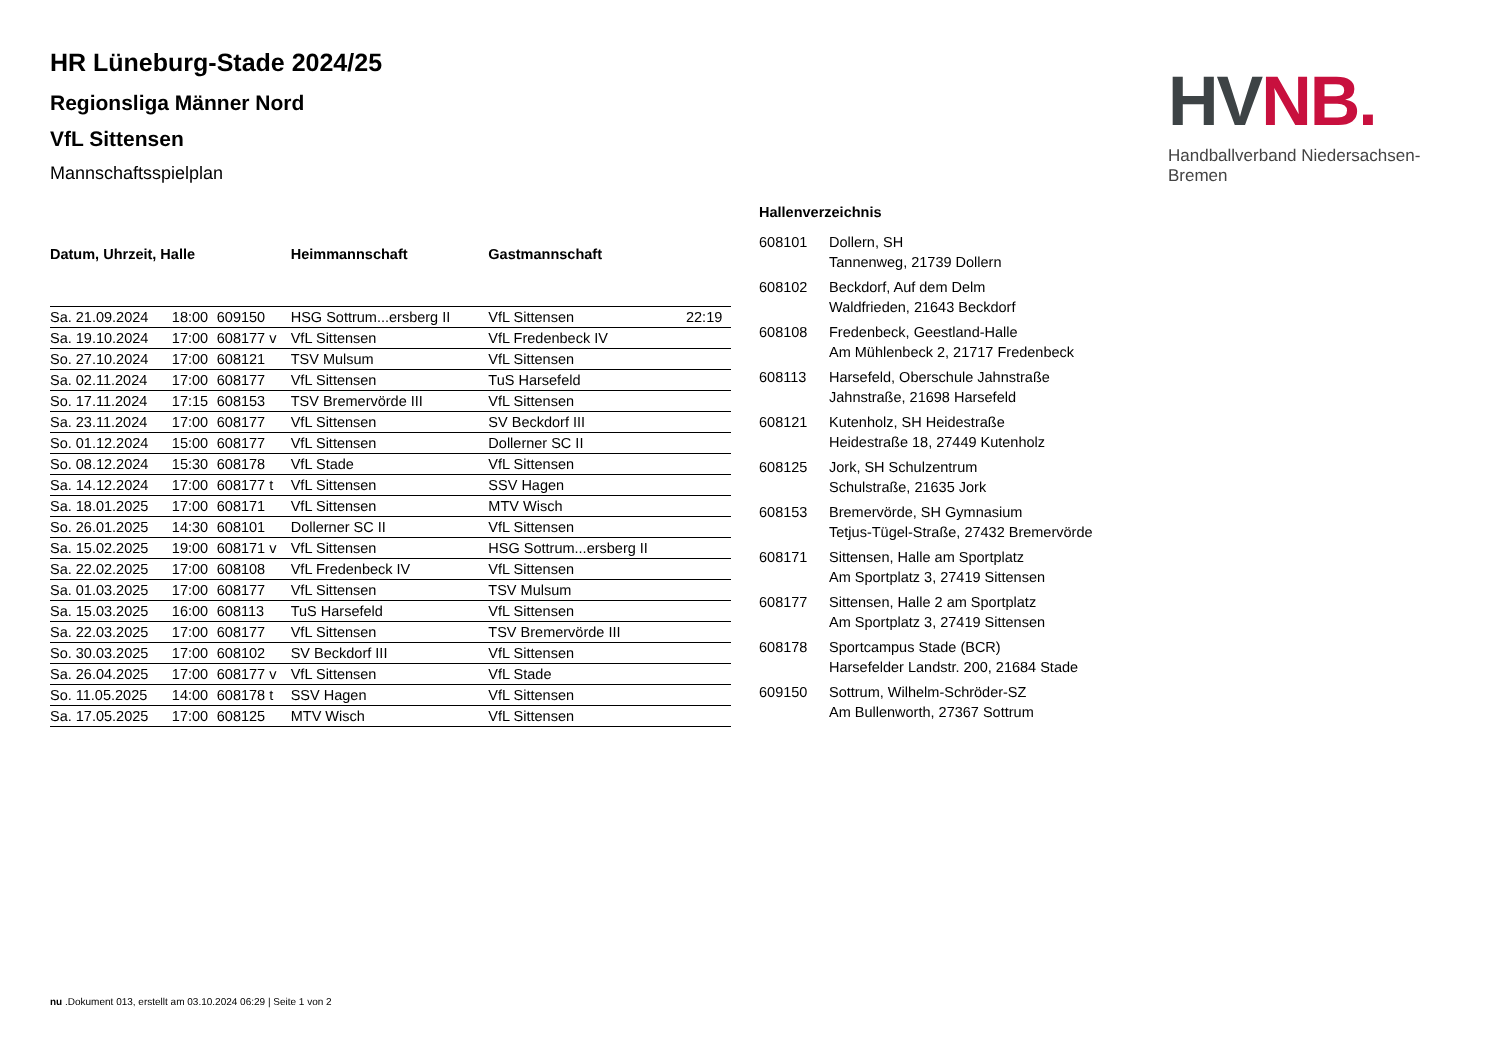HV NB.
Handballverband Niedersachsen-Bremen
HR Lüneburg-Stade 2024/25
Regionsliga Männer Nord
VfL Sittensen
Mannschaftsspielplan
| Datum, Uhrzeit, Halle | | | Heimmannschaft | Gastmannschaft | |
| --- | --- | --- | --- | --- | --- |
| Sa. 21.09.2024 | 18:00 | 609150 | HSG Sottrum...ersberg II | VfL Sittensen | 22:19 |
| Sa. 19.10.2024 | 17:00 | 608177 v | VfL Sittensen | VfL Fredenbeck IV | |
| So. 27.10.2024 | 17:00 | 608121 | TSV Mulsum | VfL Sittensen | |
| Sa. 02.11.2024 | 17:00 | 608177 | VfL Sittensen | TuS Harsefeld | |
| So. 17.11.2024 | 17:15 | 608153 | TSV Bremervörde III | VfL Sittensen | |
| Sa. 23.11.2024 | 17:00 | 608177 | VfL Sittensen | SV Beckdorf III | |
| So. 01.12.2024 | 15:00 | 608177 | VfL Sittensen | Dollerner SC II | |
| So. 08.12.2024 | 15:30 | 608178 | VfL Stade | VfL Sittensen | |
| Sa. 14.12.2024 | 17:00 | 608177 t | VfL Sittensen | SSV Hagen | |
| Sa. 18.01.2025 | 17:00 | 608171 | VfL Sittensen | MTV Wisch | |
| So. 26.01.2025 | 14:30 | 608101 | Dollerner SC II | VfL Sittensen | |
| Sa. 15.02.2025 | 19:00 | 608171 v | VfL Sittensen | HSG Sottrum...ersberg II | |
| Sa. 22.02.2025 | 17:00 | 608108 | VfL Fredenbeck IV | VfL Sittensen | |
| Sa. 01.03.2025 | 17:00 | 608177 | VfL Sittensen | TSV Mulsum | |
| Sa. 15.03.2025 | 16:00 | 608113 | TuS Harsefeld | VfL Sittensen | |
| Sa. 22.03.2025 | 17:00 | 608177 | VfL Sittensen | TSV Bremervörde III | |
| So. 30.03.2025 | 17:00 | 608102 | SV Beckdorf III | VfL Sittensen | |
| Sa. 26.04.2025 | 17:00 | 608177 v | VfL Sittensen | VfL Stade | |
| So. 11.05.2025 | 14:00 | 608178 t | SSV Hagen | VfL Sittensen | |
| Sa. 17.05.2025 | 17:00 | 608125 | MTV Wisch | VfL Sittensen | |
Hallenverzeichnis
| 608101 | Dollern, SH Tannenweg, 21739 Dollern |
| 608102 | Beckdorf, Auf dem Delm Waldfrieden, 21643 Beckdorf |
| 608108 | Fredenbeck, Geestland-Halle Am Mühlenbeck 2, 21717 Fredenbeck |
| 608113 | Harsefeld, Oberschule Jahnstraße Jahnstraße, 21698 Harsefeld |
| 608121 | Kutenholz, SH Heidestraße Heidestraße 18, 27449 Kutenholz |
| 608125 | Jork, SH Schulzentrum Schulstraße, 21635 Jork |
| 608153 | Bremervörde, SH Gymnasium Tetjus-Tügel-Straße, 27432 Bremervörde |
| 608171 | Sittensen, Halle am Sportplatz Am Sportplatz 3, 27419 Sittensen |
| 608177 | Sittensen, Halle 2 am Sportplatz Am Sportplatz 3, 27419 Sittensen |
| 608178 | Sportcampus Stade (BCR) Harsefelder Landstr. 200, 21684 Stade |
| 609150 | Sottrum, Wilhelm-Schröder-SZ Am Bullenworth, 27367 Sottrum |
nu .Dokument 013, erstellt am 03.10.2024 06:29 | Seite 1 von 2